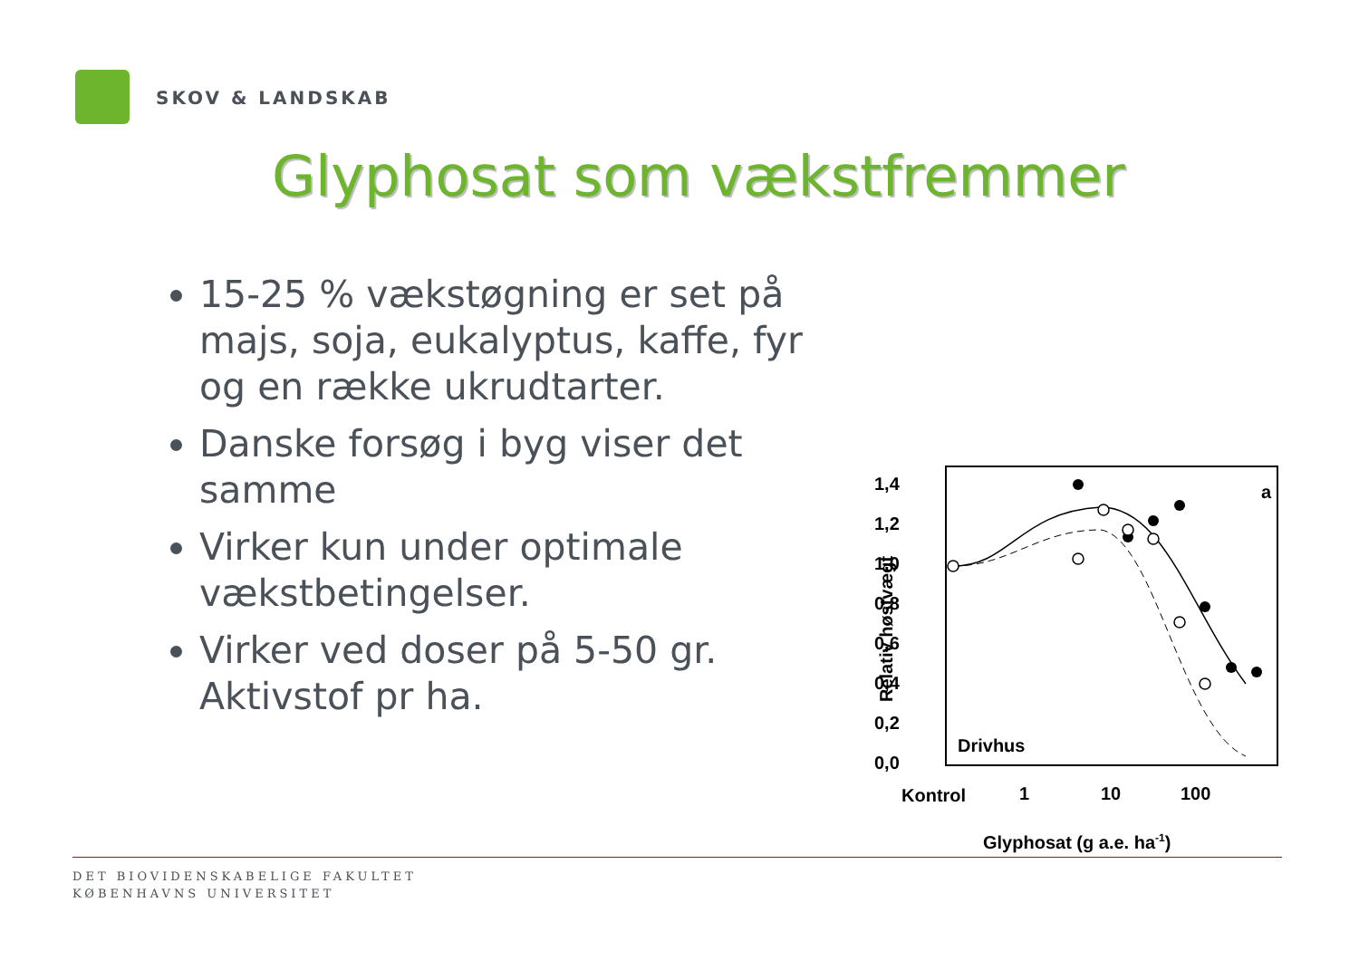SKOV & LANDSKAB
Glyphosat som vækstfremmer
15-25 % vækstøgning er set på majs, soja, eukalyptus, kaffe, fyr og en række ukrudtarter.
Danske forsøg i byg viser det samme
Virker kun under optimale vækstbetingelser.
Virker ved doser på 5-50 gr. Aktivstof pr ha.
1,4
1,2
1,0
0,8
0,6
0,4
0,2
0,0
Relativ høstvægt
Drivhus
a
Kontrol
1
10
100
Glyphosat (g a.e. ha-1)
DET BIOVIDENSKABELIGE FAKULTET
KØBENHAVNS UNIVERSITET